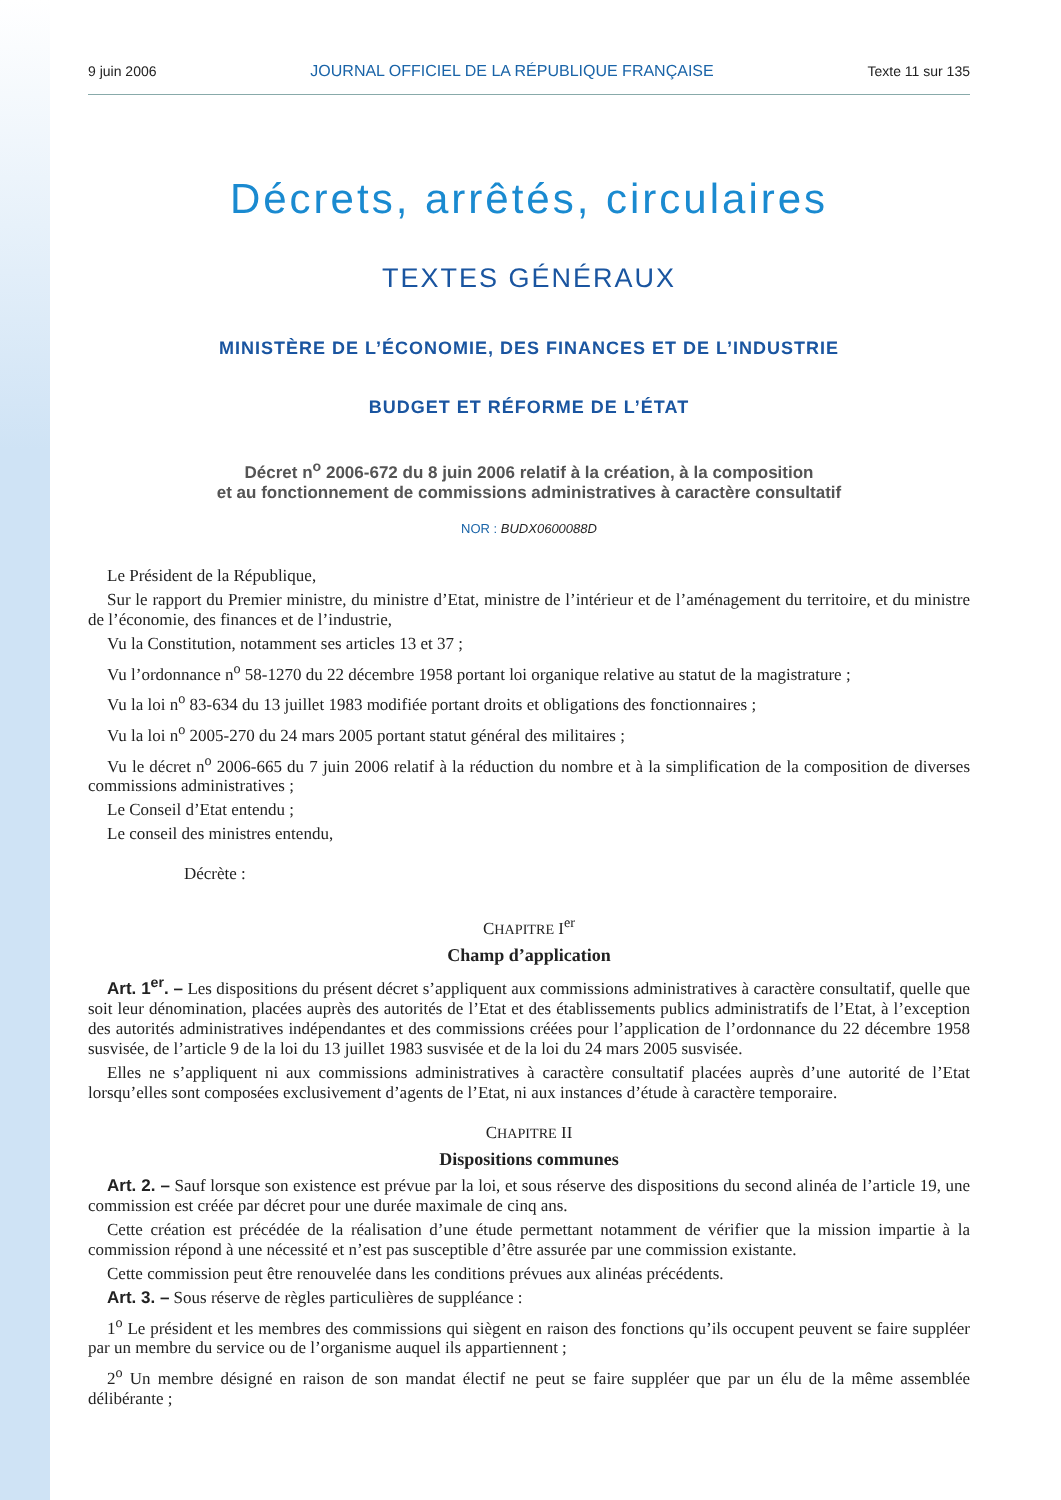9 juin 2006 JOURNAL OFFICIEL DE LA RÉPUBLIQUE FRANÇAISE Texte 11 sur 135
Décrets, arrêtés, circulaires
TEXTES GÉNÉRAUX
MINISTÈRE DE L’ÉCONOMIE, DES FINANCES ET DE L’INDUSTRIE
BUDGET ET RÉFORME DE L’ÉTAT
Décret n<sup>o</sup> 2006-672 du 8 juin 2006 relatif à la création, à la composition
et au fonctionnement de commissions administratives à caractère consultatif
NOR : BUDX0600088D
Le Président de la République,
Sur le rapport du Premier ministre, du ministre d’Etat, ministre de l’intérieur et de l’aménagement du territoire, et du ministre de l’économie, des finances et de l’industrie,
Vu la Constitution, notamment ses articles 13 et 37 ;
Vu l’ordonnance n<sup>o</sup> 58-1270 du 22 décembre 1958 portant loi organique relative au statut de la magistrature ;
Vu la loi n<sup>o</sup> 83-634 du 13 juillet 1983 modifiée portant droits et obligations des fonctionnaires ;
Vu la loi n<sup>o</sup> 2005-270 du 24 mars 2005 portant statut général des militaires ;
Vu le décret n<sup>o</sup> 2006-665 du 7 juin 2006 relatif à la réduction du nombre et à la simplification de la composition de diverses commissions administratives ;
Le Conseil d’Etat entendu ;
Le conseil des ministres entendu,
Décrète :
CHAPITRE I<sup>er</sup>
Champ d’application
Art. 1<sup>er</sup>. – Les dispositions du présent décret s’appliquent aux commissions administratives à caractère consultatif, quelle que soit leur dénomination, placées auprès des autorités de l’Etat et des établissements publics administratifs de l’Etat, à l’exception des autorités administratives indépendantes et des commissions créées pour l’application de l’ordonnance du 22 décembre 1958 susvisée, de l’article 9 de la loi du 13 juillet 1983 susvisée et de la loi du 24 mars 2005 susvisée.
Elles ne s’appliquent ni aux commissions administratives à caractère consultatif placées auprès d’une autorité de l’Etat lorsqu’elles sont composées exclusivement d’agents de l’Etat, ni aux instances d’étude à caractère temporaire.
CHAPITRE II
Dispositions communes
Art. 2. – Sauf lorsque son existence est prévue par la loi, et sous réserve des dispositions du second alinéa de l’article 19, une commission est créée par décret pour une durée maximale de cinq ans.
Cette création est précédée de la réalisation d’une étude permettant notamment de vérifier que la mission impartie à la commission répond à une nécessité et n’est pas susceptible d’être assurée par une commission existante.
Cette commission peut être renouvelée dans les conditions prévues aux alinéas précédents.
Art. 3. – Sous réserve de règles particulières de suppléance :
1<sup>o</sup> Le président et les membres des commissions qui siègent en raison des fonctions qu’ils occupent peuvent se faire suppléer par un membre du service ou de l’organisme auquel ils appartiennent ;
2<sup>o</sup> Un membre désigné en raison de son mandat électif ne peut se faire suppléer que par un élu de la même assemblée délibérante ;